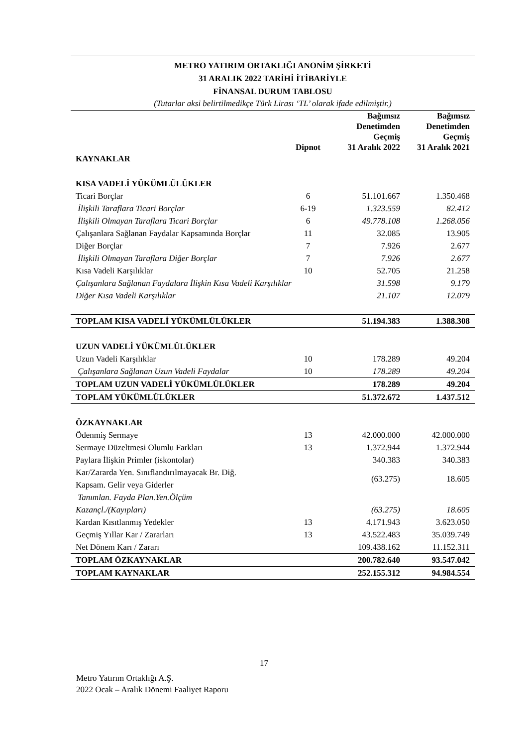METRO YATIRIM ORTAKLIĞI ANONİM ŞİRKETİ
31 ARALIK 2022 TARİHİ İTİBARİYLE
FİNANSAL DURUM TABLOSU
(Tutarlar aksi belirtilmedikçe Türk Lirası ‘TL’ olarak ifade edilmiştir.)
| | Dipnot | Bağımsız Denetimden Geçmiş 31 Aralık 2022 | Bağımsız Denetimden Geçmiş 31 Aralık 2021 |
| --- | --- | --- | --- |
| KAYNAKLAR | | | |
| KISA VADELİ YÜKÜMLÜLÜKLER | | | |
| Ticari Borçlar | 6 | 51.101.667 | 1.350.468 |
| İlişkili Taraflara Ticari Borçlar | 6-19 | 1.323.559 | 82.412 |
| İlişkili Olmayan Taraflara Ticari Borçlar | 6 | 49.778.108 | 1.268.056 |
| Çalışanlara Sağlanan Faydalar Kapsamında Borçlar | 11 | 32.085 | 13.905 |
| Diğer Borçlar | 7 | 7.926 | 2.677 |
| İlişkili Olmayan Taraflara Diğer Borçlar | 7 | 7.926 | 2.677 |
| Kısa Vadeli Karşılıklar | 10 | 52.705 | 21.258 |
| Çalışanlara Sağlanan Faydalara İlişkin Kısa Vadeli Karşılıklar | | 31.598 | 9.179 |
| Diğer Kısa Vadeli Karşılıklar | | 21.107 | 12.079 |
| TOPLAM KISA VADELİ YÜKÜMLÜLÜKLER | | 51.194.383 | 1.388.308 |
| UZUN VADELİ YÜKÜMLÜLÜKLER | | | |
| Uzun Vadeli Karşılıklar | 10 | 178.289 | 49.204 |
| Çalışanlara Sağlanan Uzun Vadeli Faydalar | 10 | 178.289 | 49.204 |
| TOPLAM UZUN VADELİ YÜKÜMLÜLÜKLER | | 178.289 | 49.204 |
| TOPLAM YÜKÜMLÜLÜKLER | | 51.372.672 | 1.437.512 |
| ÖZKAYNAKLAR | | | |
| Ödenmiş Sermaye | 13 | 42.000.000 | 42.000.000 |
| Sermaye Düzeltmesi Olumlu Farkları | 13 | 1.372.944 | 1.372.944 |
| Paylara İlişkin Primler (iskontolar) | | 340.383 | 340.383 |
| Kar/Zararda Yen. Sınıflandırılmayacak Br. Diğ. Kapsam. Gelir veya Giderler | | (63.275) | 18.605 |
| Tanımlan. Fayda Plan.Yen.Ölçüm Kazançl./(Kayıpları) | | (63.275) | 18.605 |
| Kardan Kısıtlanmış Yedekler | 13 | 4.171.943 | 3.623.050 |
| Geçmiş Yıllar Kar / Zararları | 13 | 43.522.483 | 35.039.749 |
| Net Dönem Karı / Zararı | | 109.438.162 | 11.152.311 |
| TOPLAM ÖZKAYNAKLAR | | 200.782.640 | 93.547.042 |
| TOPLAM KAYNAKLAR | | 252.155.312 | 94.984.554 |
17
Metro Yatırım Ortaklığı A.Ş.
2022 Ocak – Aralık Dönemi Faaliyet Raporu